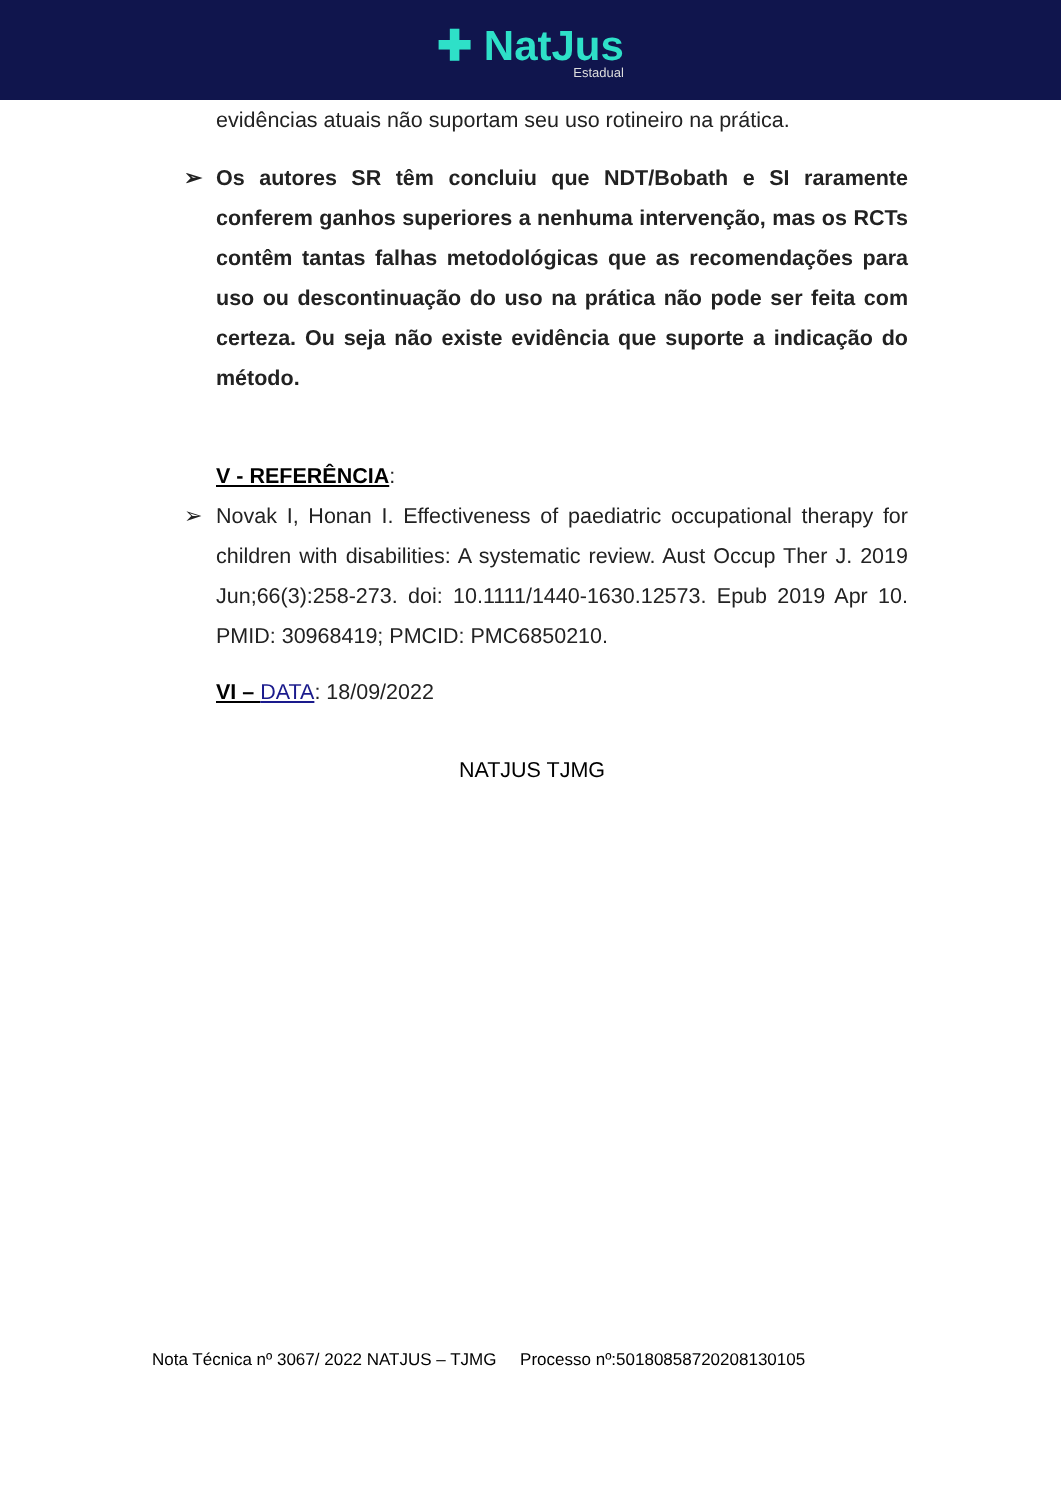✚ NatJus Estadual
evidências atuais não suportam seu uso rotineiro na prática.
➢ Os autores SR têm concluiu que NDT/Bobath e SI raramente conferem ganhos superiores a nenhuma intervenção, mas os RCTs contêm tantas falhas metodológicas que as recomendações para uso ou descontinuação do uso na prática não pode ser feita com certeza. Ou seja não existe evidência que suporte a indicação do método.
V - REFERÊNCIA:
➢ Novak I, Honan I. Effectiveness of paediatric occupational therapy for children with disabilities: A systematic review. Aust Occup Ther J. 2019 Jun;66(3):258-273. doi: 10.1111/1440-1630.12573. Epub 2019 Apr 10. PMID: 30968419; PMCID: PMC6850210.
VI – DATA: 18/09/2022
NATJUS TJMG
Nota Técnica nº 3067/ 2022 NATJUS – TJMG Processo nº:50180858720208130105